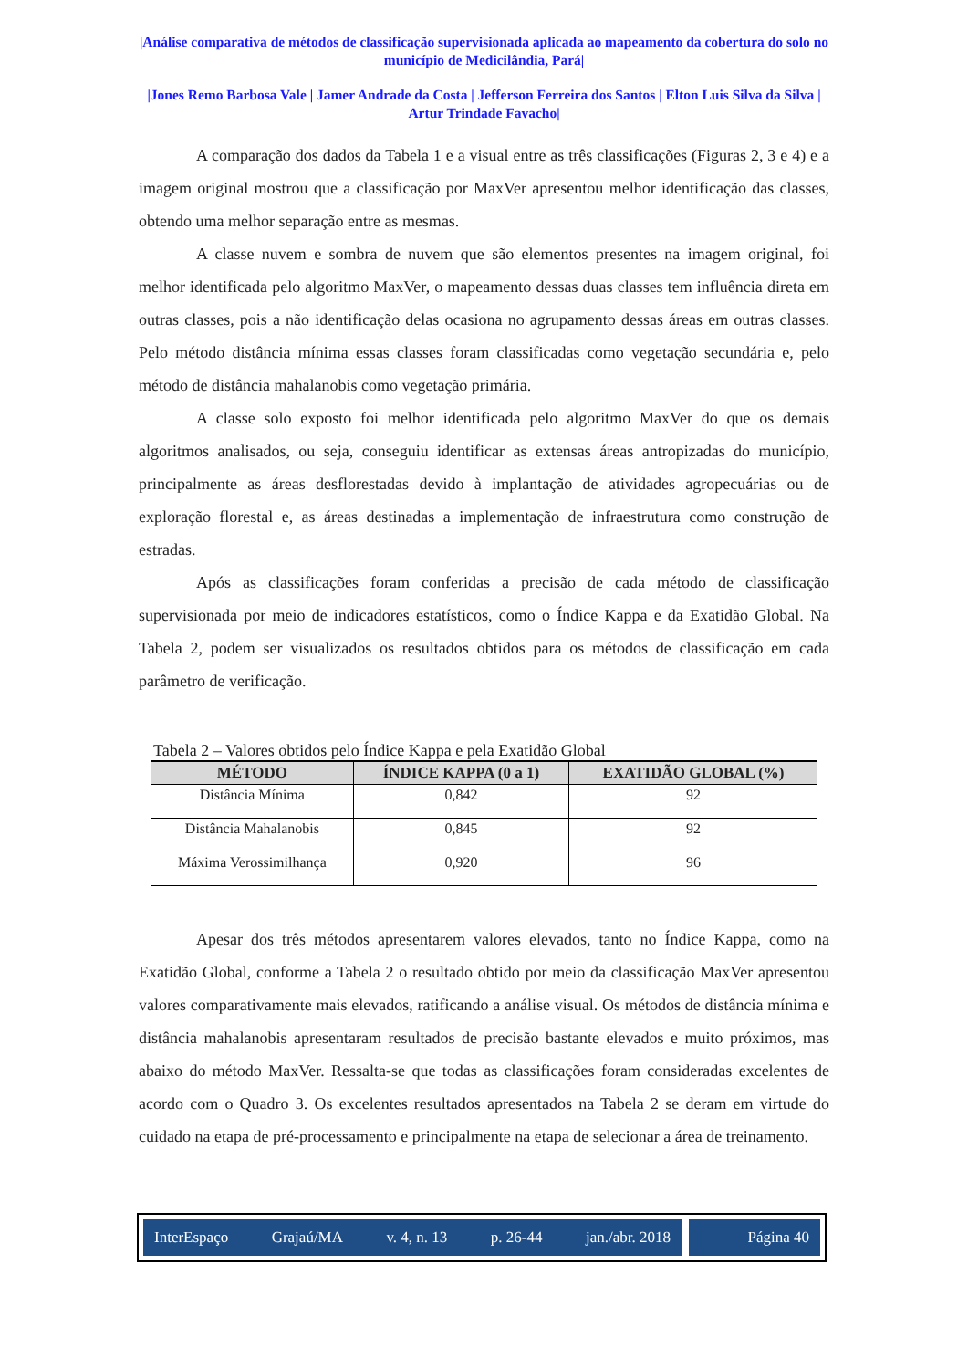|Análise comparativa de métodos de classificação supervisionada aplicada ao mapeamento da cobertura do solo no município de Medicilândia, Pará|
|Jones Remo Barbosa Vale | Jamer Andrade da Costa | Jefferson Ferreira dos Santos | Elton Luis Silva da Silva | Artur Trindade Favacho|
A comparação dos dados da Tabela 1 e a visual entre as três classificações (Figuras 2, 3 e 4) e a imagem original mostrou que a classificação por MaxVer apresentou melhor identificação das classes, obtendo uma melhor separação entre as mesmas.
A classe nuvem e sombra de nuvem que são elementos presentes na imagem original, foi melhor identificada pelo algoritmo MaxVer, o mapeamento dessas duas classes tem influência direta em outras classes, pois a não identificação delas ocasiona no agrupamento dessas áreas em outras classes. Pelo método distância mínima essas classes foram classificadas como vegetação secundária e, pelo método de distância mahalanobis como vegetação primária.
A classe solo exposto foi melhor identificada pelo algoritmo MaxVer do que os demais algoritmos analisados, ou seja, conseguiu identificar as extensas áreas antropizadas do município, principalmente as áreas desflorestadas devido à implantação de atividades agropecuárias ou de exploração florestal e, as áreas destinadas a implementação de infraestrutura como construção de estradas.
Após as classificações foram conferidas a precisão de cada método de classificação supervisionada por meio de indicadores estatísticos, como o Índice Kappa e da Exatidão Global. Na Tabela 2, podem ser visualizados os resultados obtidos para os métodos de classificação em cada parâmetro de verificação.
Tabela 2 – Valores obtidos pelo Índice Kappa e pela Exatidão Global
| MÉTODO | ÍNDICE KAPPA (0 a 1) | EXATIDÃO GLOBAL (%) |
| --- | --- | --- |
| Distância Mínima | 0,842 | 92 |
| Distância Mahalanobis | 0,845 | 92 |
| Máxima Verossimilhança | 0,920 | 96 |
Apesar dos três métodos apresentarem valores elevados, tanto no Índice Kappa, como na Exatidão Global, conforme a Tabela 2 o resultado obtido por meio da classificação MaxVer apresentou valores comparativamente mais elevados, ratificando a análise visual. Os métodos de distância mínima e distância mahalanobis apresentaram resultados de precisão bastante elevados e muito próximos, mas abaixo do método MaxVer. Ressalta-se que todas as classificações foram consideradas excelentes de acordo com o Quadro 3. Os excelentes resultados apresentados na Tabela 2 se deram em virtude do cuidado na etapa de pré-processamento e principalmente na etapa de selecionar a área de treinamento.
InterEspaço Grajaú/MA v. 4, n. 13 p. 26-44 jan./abr. 2018
Página 40